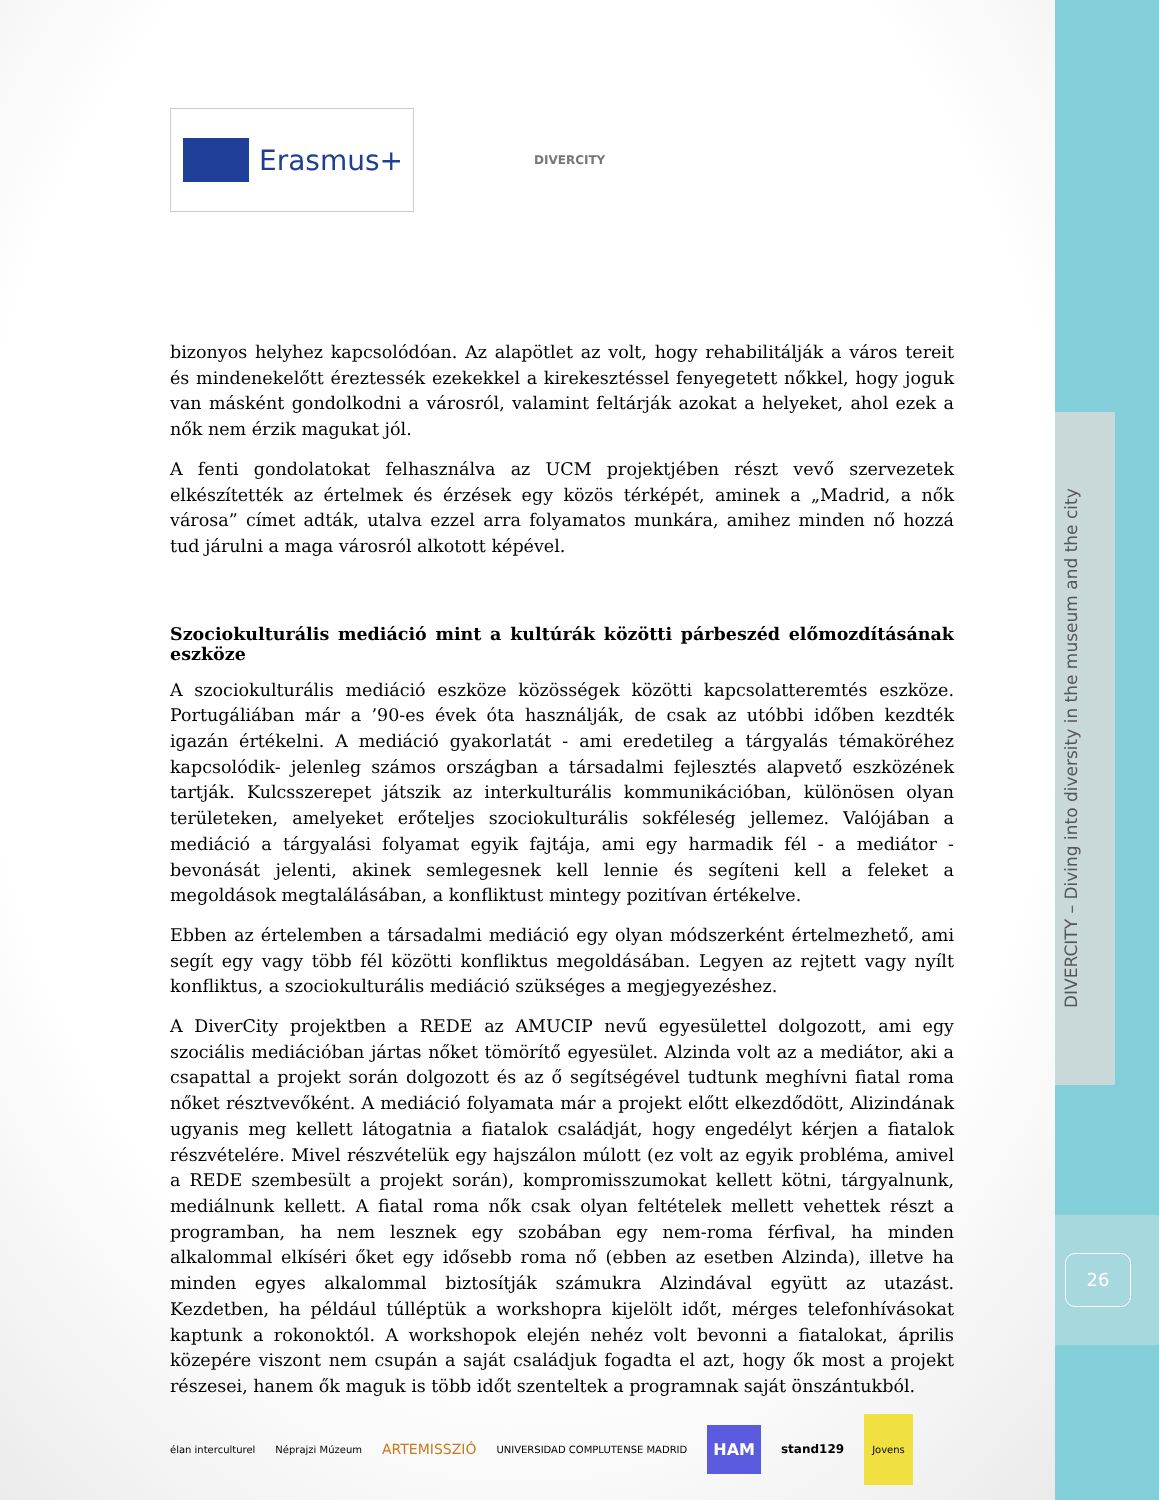DIVERCITY – Diving into diversity in the museum and the city
26
Erasmus+
DIVERCITY
bizonyos helyhez kapcsolódóan. Az alapötlet az volt, hogy rehabilitálják a város tereit és mindenekelőtt éreztessék ezekekkel a kirekesztéssel fenyegetett nőkkel, hogy joguk van másként gondolkodni a városról, valamint feltárják azokat a helyeket, ahol ezek a nők nem érzik magukat jól.
A fenti gondolatokat felhasználva az UCM projektjében részt vevő szervezetek elkészítették az értelmek és érzések egy közös térképét, aminek a „Madrid, a nők városa” címet adták, utalva ezzel arra folyamatos munkára, amihez minden nő hozzá tud járulni a maga városról alkotott képével.
Szociokulturális mediáció mint a kultúrák közötti párbeszéd előmozdításának eszköze
A szociokulturális mediáció eszköze közösségek közötti kapcsolatteremtés eszköze. Portugáliában már a ’90-es évek óta használják, de csak az utóbbi időben kezdték igazán értékelni. A mediáció gyakorlatát - ami eredetileg a tárgyalás témaköréhez kapcsolódik- jelenleg számos országban a társadalmi fejlesztés alapvető eszközének tartják. Kulcsszerepet játszik az interkulturális kommunikációban, különösen olyan területeken, amelyeket erőteljes szociokulturális sokféleség jellemez. Valójában a mediáció a tárgyalási folyamat egyik fajtája, ami egy harmadik fél - a mediátor - bevonását jelenti, akinek semlegesnek kell lennie és segíteni kell a feleket a megoldások megtalálásában, a konfliktust mintegy pozitívan értékelve.
Ebben az értelemben a társadalmi mediáció egy olyan módszerként értelmezhető, ami segít egy vagy több fél közötti konfliktus megoldásában. Legyen az rejtett vagy nyílt konfliktus, a szociokulturális mediáció szükséges a megjegyezéshez.
A DiverCity projektben a REDE az AMUCIP nevű egyesülettel dolgozott, ami egy szociális mediációban jártas nőket tömörítő egyesület. Alzinda volt az a mediátor, aki a csapattal a projekt során dolgozott és az ő segítségével tudtunk meghívni fiatal roma nőket résztvevőként. A mediáció folyamata már a projekt előtt elkezdődött, Alizindának ugyanis meg kellett látogatnia a fiatalok családját, hogy engedélyt kérjen a fiatalok részvételére. Mivel részvételük egy hajszálon múlott (ez volt az egyik probléma, amivel a REDE szembesült a projekt során), kompromisszumokat kellett kötni, tárgyalnunk, mediálnunk kellett. A fiatal roma nők csak olyan feltételek mellett vehettek részt a programban, ha nem lesznek egy szobában egy nem-roma férfival, ha minden alkalommal elkíséri őket egy idősebb roma nő (ebben az esetben Alzinda), illetve ha minden egyes alkalommal biztosítják számukra Alzindával együtt az utazást. Kezdetben, ha például túlléptük a workshopra kijelölt időt, mérges telefonhívásokat kaptunk a rokonoktól. A workshopok elején nehéz volt bevonni a fiatalokat, április közepére viszont nem csupán a saját családjuk fogadta el azt, hogy ők most a projekt részesei, hanem ők maguk is több időt szenteltek a programnak saját önszántukból.
élan interculturel Néprajzi Múzeum ARTEMISSZIÓ UNIVERSIDAD COMPLUTENSE MADRID HAM stand129 Jovens